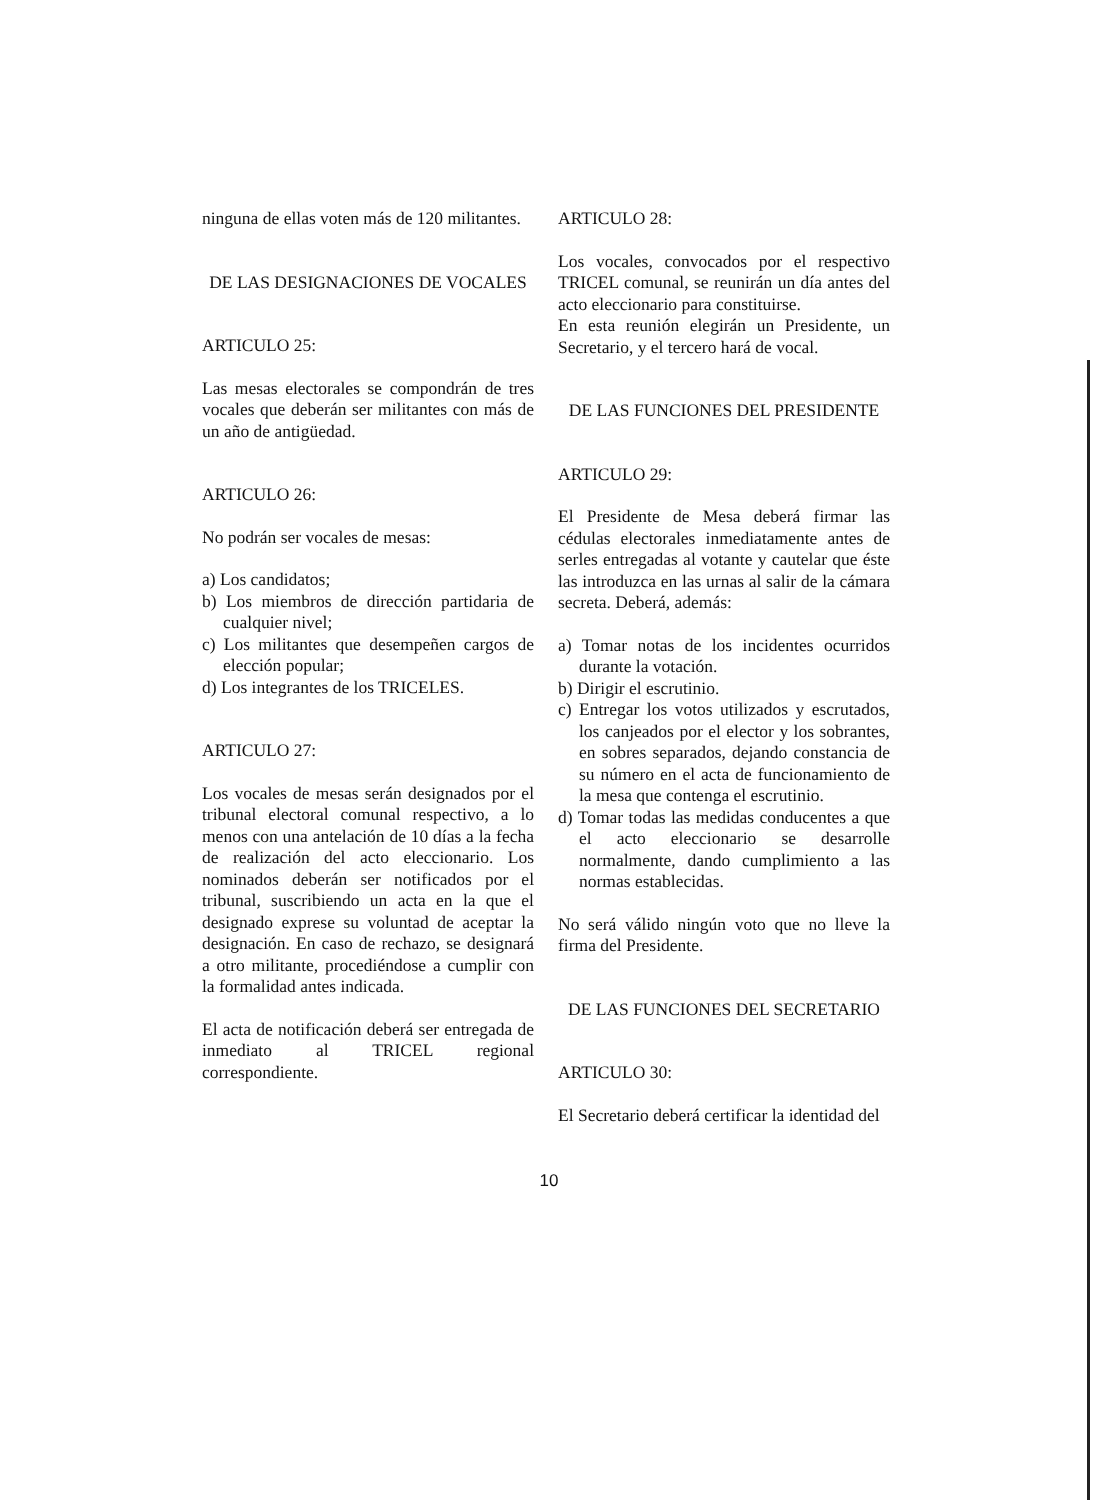ninguna de ellas voten más de 120 militantes.
DE LAS DESIGNACIONES DE VOCALES
ARTICULO 25:
Las mesas electorales se compondrán de tres vocales que deberán ser militantes con más de un año de antigüedad.
ARTICULO 26:
No podrán ser vocales de mesas:
a) Los candidatos;
b) Los miembros de dirección partidaria de cualquier nivel;
c) Los militantes que desempeñen cargos de elección popular;
d) Los integrantes de los TRICELES.
ARTICULO 27:
Los vocales de mesas serán designados por el tribunal electoral comunal respectivo, a lo menos con una antelación de 10 días a la fecha de realización del acto eleccionario. Los nominados deberán ser notificados por el tribunal, suscribiendo un acta en la que el designado exprese su voluntad de aceptar la designación. En caso de rechazo, se designará a otro militante, procediéndose a cumplir con la formalidad antes indicada.
El acta de notificación deberá ser entregada de inmediato al TRICEL regional correspondiente.
ARTICULO 28:
Los vocales, convocados por el respectivo TRICEL comunal, se reunirán un día antes del acto eleccionario para constituirse.
En esta reunión elegirán un Presidente, un Secretario, y el tercero hará de vocal.
DE LAS FUNCIONES DEL PRESIDENTE
ARTICULO 29:
El Presidente de Mesa deberá firmar las cédulas electorales inmediatamente antes de serles entregadas al votante y cautelar que éste las introduzca en las urnas al salir de la cámara secreta. Deberá, además:
a) Tomar notas de los incidentes ocurridos durante la votación.
b) Dirigir el escrutinio.
c) Entregar los votos utilizados y escrutados, los canjeados por el elector y los sobrantes, en sobres separados, dejando constancia de su número en el acta de funcionamiento de la mesa que contenga el escrutinio.
d) Tomar todas las medidas conducentes a que el acto eleccionario se desarrolle normalmente, dando cumplimiento a las normas establecidas.
No será válido ningún voto que no lleve la firma del Presidente.
DE LAS FUNCIONES DEL SECRETARIO
ARTICULO 30:
El Secretario deberá certificar la identidad del
10